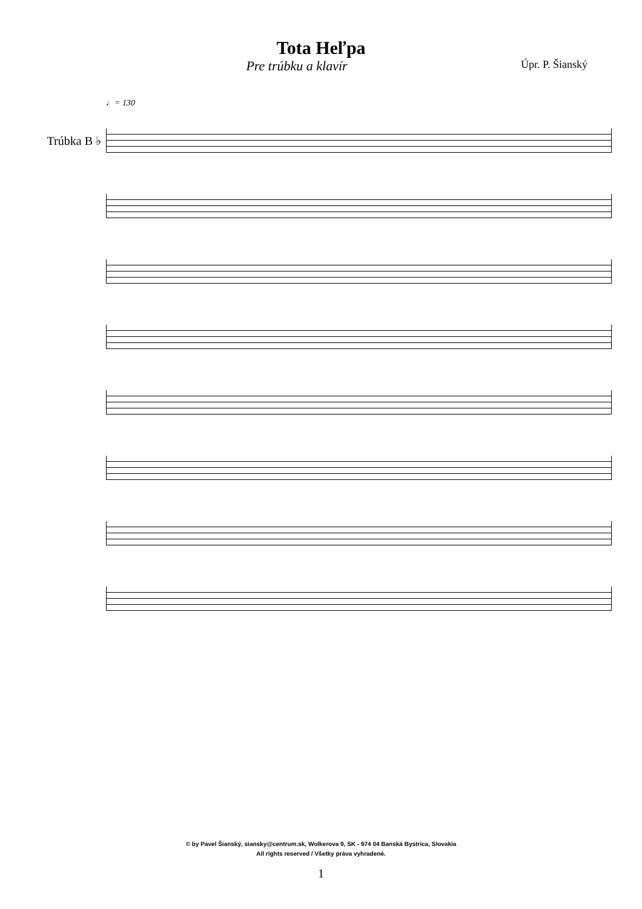Tota Heľpa
Pre trúbku a klavír
Úpr. P. Šianský
♩= 130
Trúbka B ♭
© by Pavel Šianský, siansky@centrum.sk, Wolkerova 9, SK - 974 04 Banská Bystrica, Slovakia
All rights reserved / Všetky práva vyhradené.
1